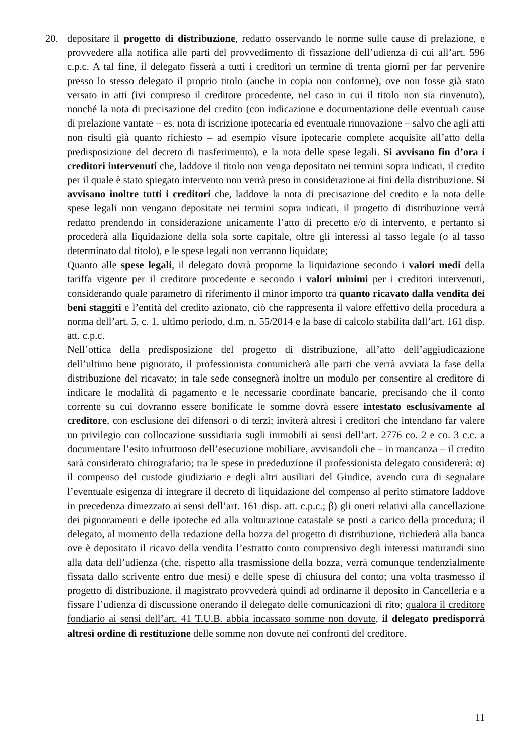20. depositare il progetto di distribuzione, redatto osservando le norme sulle cause di prelazione, e provvedere alla notifica alle parti del provvedimento di fissazione dell’udienza di cui all’art. 596 c.p.c. A tal fine, il delegato fisserà a tutti i creditori un termine di trenta giorni per far pervenire presso lo stesso delegato il proprio titolo (anche in copia non conforme), ove non fosse già stato versato in atti (ivi compreso il creditore procedente, nel caso in cui il titolo non sia rinvenuto), nonché la nota di precisazione del credito (con indicazione e documentazione delle eventuali cause di prelazione vantate – es. nota di iscrizione ipotecaria ed eventuale rinnovazione – salvo che agli atti non risulti già quanto richiesto – ad esempio visure ipotecarie complete acquisite all’atto della predisposizione del decreto di trasferimento), e la nota delle spese legali. Si avvisano fin d’ora i creditori intervenuti che, laddove il titolo non venga depositato nei termini sopra indicati, il credito per il quale è stato spiegato intervento non verrà preso in considerazione ai fini della distribuzione. Si avvisano inoltre tutti i creditori che, laddove la nota di precisazione del credito e la nota delle spese legali non vengano depositate nei termini sopra indicati, il progetto di distribuzione verrà redatto prendendo in considerazione unicamente l’atto di precetto e/o di intervento, e pertanto si procederà alla liquidazione della sola sorte capitale, oltre gli interessi al tasso legale (o al tasso determinato dal titolo), e le spese legali non verranno liquidate;
Quanto alle spese legali, il delegato dovrà proporne la liquidazione secondo i valori medi della tariffa vigente per il creditore procedente e secondo i valori minimi per i creditori intervenuti, considerando quale parametro di riferimento il minor importo tra quanto ricavato dalla vendita dei beni staggiti e l’entità del credito azionato, ciò che rappresenta il valore effettivo della procedura a norma dell’art. 5, c. 1, ultimo periodo, d.m. n. 55/2014 e la base di calcolo stabilita dall’art. 161 disp. att. c.p.c.
Nell’ottica della predisposizione del progetto di distribuzione, all’atto dell’aggiudicazione dell’ultimo bene pignorato, il professionista comunicherà alle parti che verrà avviata la fase della distribuzione del ricavato; in tale sede consegnerà inoltre un modulo per consentire al creditore di indicare le modalità di pagamento e le necessarie coordinate bancarie, precisando che il conto corrente su cui dovranno essere bonificate le somme dovrà essere intestato esclusivamente al creditore, con esclusione dei difensori o di terzi; inviterà altresì i creditori che intendano far valere un privilegio con collocazione sussidiaria sugli immobili ai sensi dell’art. 2776 co. 2 e co. 3 c.c. a documentare l’esito infruttuoso dell’esecuzione mobiliare, avvisandoli che – in mancanza – il credito sarà considerato chirografario; tra le spese in prededuzione il professionista delegato considererà: α) il compenso del custode giudiziario e degli altri ausiliari del Giudice, avendo cura di segnalare l’eventuale esigenza di integrare il decreto di liquidazione del compenso al perito stimatore laddove in precedenza dimezzato ai sensi dell’art. 161 disp. att. c.p.c.; β) gli oneri relativi alla cancellazione dei pignoramenti e delle ipoteche ed alla volturazione catastale se posti a carico della procedura; il delegato, al momento della redazione della bozza del progetto di distribuzione, richiederà alla banca ove è depositato il ricavo della vendita l’estratto conto comprensivo degli interessi maturandi sino alla data dell’udienza (che, rispetto alla trasmissione della bozza, verrà comunque tendenzialmente fissata dallo scrivente entro due mesi) e delle spese di chiusura del conto; una volta trasmesso il progetto di distribuzione, il magistrato provvederà quindi ad ordinarne il deposito in Cancelleria e a fissare l’udienza di discussione onerando il delegato delle comunicazioni di rito; qualora il creditore fondiario ai sensi dell’art. 41 T.U.B. abbia incassato somme non dovute, il delegato predisporrà altresì ordine di restituzione delle somme non dovute nei confronti del creditore.
11